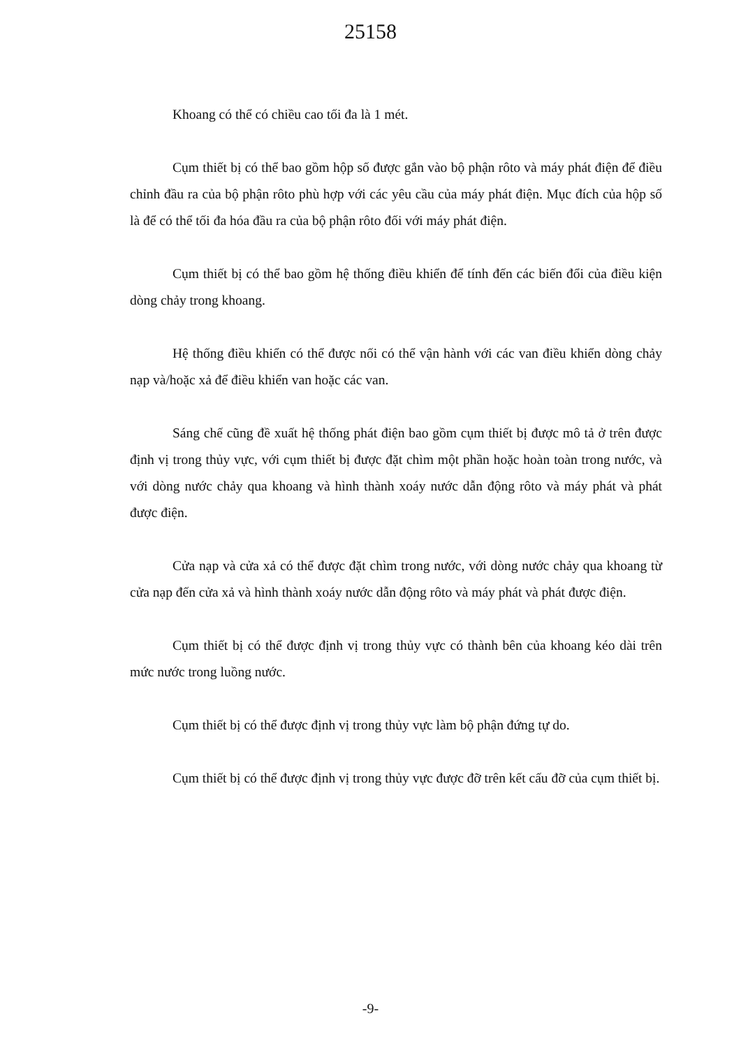25158
Khoang có thể có chiều cao tối đa là 1 mét.
Cụm thiết bị có thể bao gồm hộp số được gắn vào bộ phận rôto và máy phát điện để điều chỉnh đầu ra của bộ phận rôto phù hợp với các yêu cầu của máy phát điện. Mục đích của hộp số là để có thể tối đa hóa đầu ra của bộ phận rôto đối với máy phát điện.
Cụm thiết bị có thể bao gồm hệ thống điều khiển để tính đến các biến đổi của điều kiện dòng chảy trong khoang.
Hệ thống điều khiển có thể được nối có thể vận hành với các van điều khiển dòng chảy nạp và/hoặc xả để điều khiển van hoặc các van.
Sáng chế cũng đề xuất hệ thống phát điện bao gồm cụm thiết bị được mô tả ở trên được định vị trong thủy vực, với cụm thiết bị được đặt chìm một phần hoặc hoàn toàn trong nước, và với dòng nước chảy qua khoang và hình thành xoáy nước dẫn động rôto và máy phát và phát được điện.
Cửa nạp và cửa xả có thể được đặt chìm trong nước, với dòng nước chảy qua khoang từ cửa nạp đến cửa xả và hình thành xoáy nước dẫn động rôto và máy phát và phát được điện.
Cụm thiết bị có thể được định vị trong thủy vực có thành bên của khoang kéo dài trên mức nước trong luồng nước.
Cụm thiết bị có thể được định vị trong thủy vực làm bộ phận đứng tự do.
Cụm thiết bị có thể được định vị trong thủy vực được đỡ trên kết cấu đỡ của cụm thiết bị.
-9-